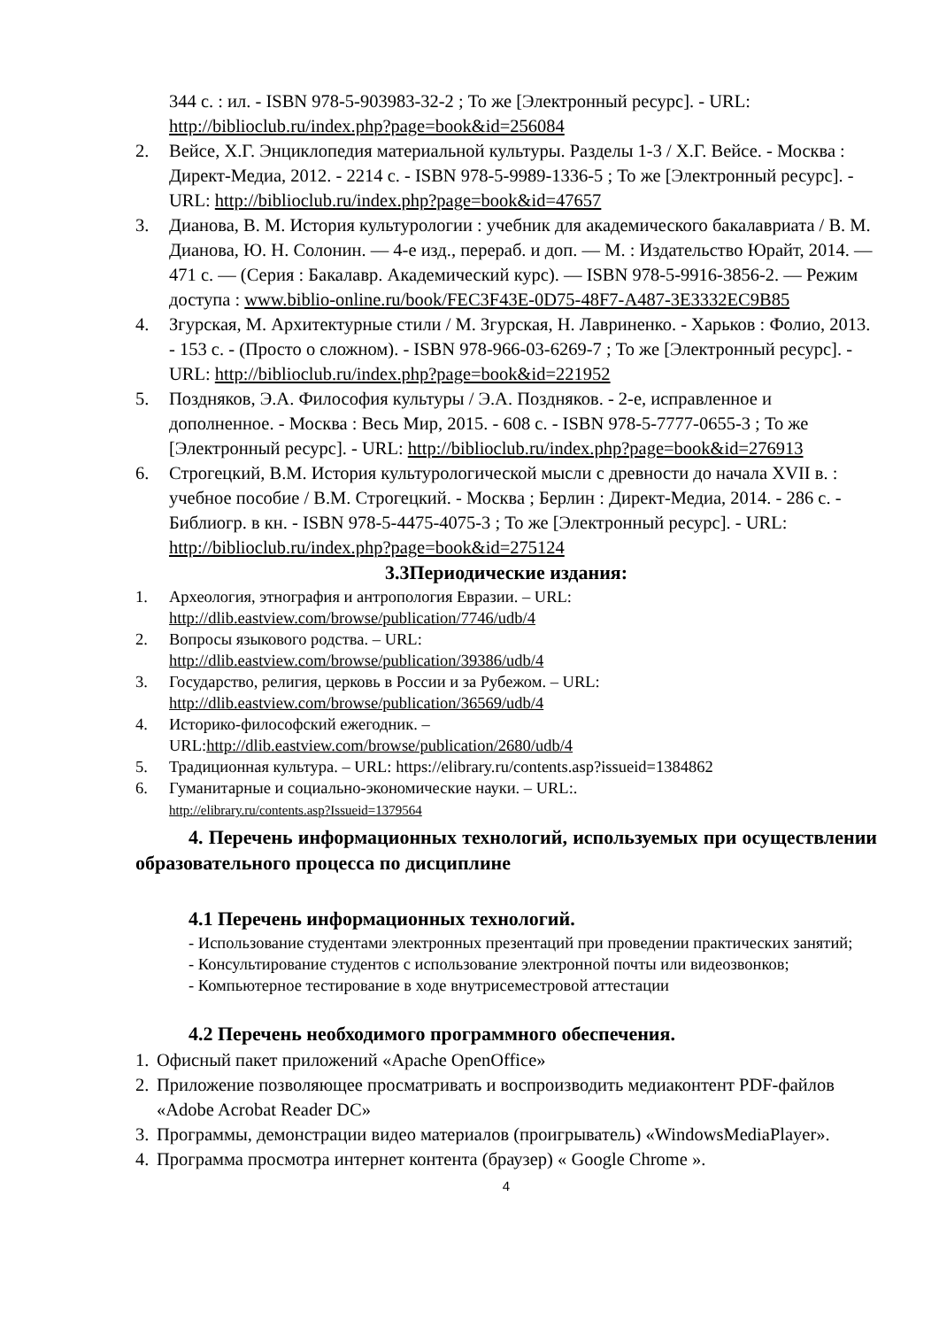344 с. : ил. - ISBN 978-5-903983-32-2 ; То же [Электронный ресурс]. - URL: http://biblioclub.ru/index.php?page=book&id=256084
2. Вейсе, Х.Г. Энциклопедия материальной культуры. Разделы 1-3 / Х.Г. Вейсе. - Москва : Директ-Медиа, 2012. - 2214 с. - ISBN 978-5-9989-1336-5 ; То же [Электронный ресурс]. - URL: http://biblioclub.ru/index.php?page=book&id=47657
3. Дианова, В. М. История культурологии : учебник для академического бакалавриата / В. М. Дианова, Ю. Н. Солонин. — 4-е изд., перераб. и доп. — М. : Издательство Юрайт, 2014. — 471 с. — (Серия : Бакалавр. Академический курс). — ISBN 978-5-9916-3856-2. — Режим доступа : www.biblio-online.ru/book/FEC3F43E-0D75-48F7-A487-3E3332EC9B85
4. Згурская, М. Архитектурные стили / М. Згурская, Н. Лавриненко. - Харьков : Фолио, 2013. - 153 с. - (Просто о сложном). - ISBN 978-966-03-6269-7 ; То же [Электронный ресурс]. - URL: http://biblioclub.ru/index.php?page=book&id=221952
5. Поздняков, Э.А. Философия культуры / Э.А. Поздняков. - 2-е, исправленное и дополненное. - Москва : Весь Мир, 2015. - 608 с. - ISBN 978-5-7777-0655-3 ; То же [Электронный ресурс]. - URL: http://biblioclub.ru/index.php?page=book&id=276913
6. Строгецкий, В.М. История культурологической мысли с древности до начала XVII в. : учебное пособие / В.М. Строгецкий. - Москва ; Берлин : Директ-Медиа, 2014. - 286 с. - Библиогр. в кн. - ISBN 978-5-4475-4075-3 ; То же [Электронный ресурс]. - URL: http://biblioclub.ru/index.php?page=book&id=275124
3.3Периодические издания:
1. Археология, этнография и антропология Евразии. – URL:
http://dlib.eastview.com/browse/publication/7746/udb/4
2. Вопросы языкового родства. – URL:
http://dlib.eastview.com/browse/publication/39386/udb/4
3. Государство, религия, церковь в России и за Рубежом. – URL:
http://dlib.eastview.com/browse/publication/36569/udb/4
4. Историко-философский ежегодник. –
URL:http://dlib.eastview.com/browse/publication/2680/udb/4
5. Традиционная культура. – URL: https://elibrary.ru/contents.asp?issueid=1384862
6. Гуманитарные и социально-экономические науки. – URL:.
http://elibrary.ru/contents.asp?Issueid=1379564
4. Перечень информационных технологий, используемых при осуществлении образовательного процесса по дисциплине
4.1 Перечень информационных технологий.
- Использование студентами электронных презентаций при проведении практических занятий;
- Консультирование студентов с использование электронной почты или видеозвонков;
- Компьютерное тестирование в ходе внутрисеместровой аттестации
4.2 Перечень необходимого программного обеспечения.
1. Офисный пакет приложений «Apache OpenOffice»
2. Приложение позволяющее просматривать и воспроизводить медиаконтент PDF-файлов «Adobe Acrobat Reader DC»
3. Программы, демонстрации видео материалов (проигрыватель) «WindowsMediaPlayer».
4. Программа просмотра интернет контента (браузер) « Google Chrome ».
4